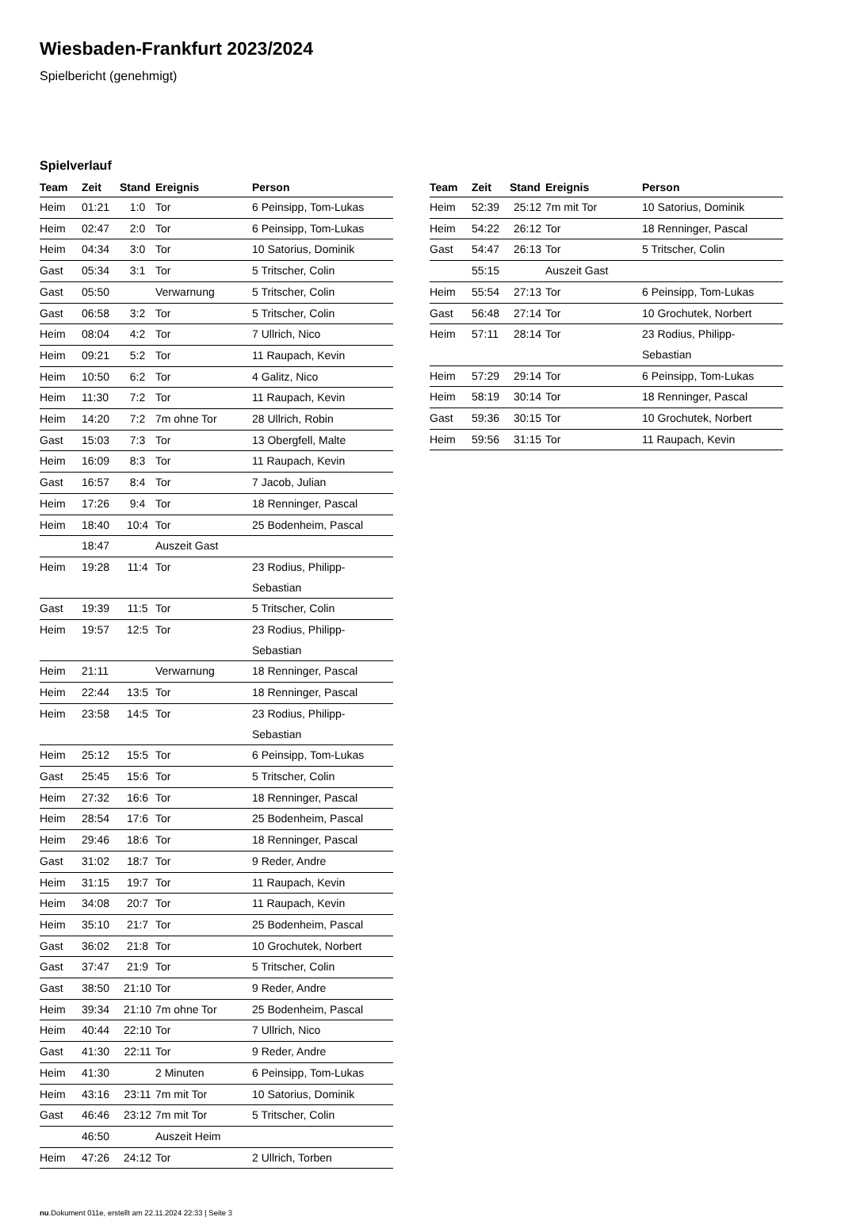Wiesbaden-Frankfurt 2023/2024
Spielbericht (genehmigt)
Spielverlauf
| Team | Zeit | Stand | Ereignis | Person |
| --- | --- | --- | --- | --- |
| Heim | 01:21 | 1:0 | Tor | 6 Peinsipp, Tom-Lukas |
| Heim | 02:47 | 2:0 | Tor | 6 Peinsipp, Tom-Lukas |
| Heim | 04:34 | 3:0 | Tor | 10 Satorius, Dominik |
| Gast | 05:34 | 3:1 | Tor | 5 Tritscher, Colin |
| Gast | 05:50 | | Verwarnung | 5 Tritscher, Colin |
| Gast | 06:58 | 3:2 | Tor | 5 Tritscher, Colin |
| Heim | 08:04 | 4:2 | Tor | 7 Ullrich, Nico |
| Heim | 09:21 | 5:2 | Tor | 11 Raupach, Kevin |
| Heim | 10:50 | 6:2 | Tor | 4 Galitz, Nico |
| Heim | 11:30 | 7:2 | Tor | 11 Raupach, Kevin |
| Heim | 14:20 | 7:2 | 7m ohne Tor | 28 Ullrich, Robin |
| Gast | 15:03 | 7:3 | Tor | 13 Obergfell, Malte |
| Heim | 16:09 | 8:3 | Tor | 11 Raupach, Kevin |
| Gast | 16:57 | 8:4 | Tor | 7 Jacob, Julian |
| Heim | 17:26 | 9:4 | Tor | 18 Renninger, Pascal |
| Heim | 18:40 | 10:4 | Tor | 25 Bodenheim, Pascal |
| | 18:47 | | Auszeit Gast | |
| Heim | 19:28 | 11:4 | Tor | 23 Rodius, Philipp- Sebastian |
| Gast | 19:39 | 11:5 | Tor | 5 Tritscher, Colin |
| Heim | 19:57 | 12:5 | Tor | 23 Rodius, Philipp- Sebastian |
| Heim | 21:11 | | Verwarnung | 18 Renninger, Pascal |
| Heim | 22:44 | 13:5 | Tor | 18 Renninger, Pascal |
| Heim | 23:58 | 14:5 | Tor | 23 Rodius, Philipp- Sebastian |
| Heim | 25:12 | 15:5 | Tor | 6 Peinsipp, Tom-Lukas |
| Gast | 25:45 | 15:6 | Tor | 5 Tritscher, Colin |
| Heim | 27:32 | 16:6 | Tor | 18 Renninger, Pascal |
| Heim | 28:54 | 17:6 | Tor | 25 Bodenheim, Pascal |
| Heim | 29:46 | 18:6 | Tor | 18 Renninger, Pascal |
| Gast | 31:02 | 18:7 | Tor | 9 Reder, Andre |
| Heim | 31:15 | 19:7 | Tor | 11 Raupach, Kevin |
| Heim | 34:08 | 20:7 | Tor | 11 Raupach, Kevin |
| Heim | 35:10 | 21:7 | Tor | 25 Bodenheim, Pascal |
| Gast | 36:02 | 21:8 | Tor | 10 Grochutek, Norbert |
| Gast | 37:47 | 21:9 | Tor | 5 Tritscher, Colin |
| Gast | 38:50 | 21:10 | Tor | 9 Reder, Andre |
| Heim | 39:34 | 21:10 | 7m ohne Tor | 25 Bodenheim, Pascal |
| Heim | 40:44 | 22:10 | Tor | 7 Ullrich, Nico |
| Gast | 41:30 | 22:11 | Tor | 9 Reder, Andre |
| Heim | 41:30 | | 2 Minuten | 6 Peinsipp, Tom-Lukas |
| Heim | 43:16 | 23:11 | 7m mit Tor | 10 Satorius, Dominik |
| Gast | 46:46 | 23:12 | 7m mit Tor | 5 Tritscher, Colin |
| | 46:50 | | Auszeit Heim | |
| Heim | 47:26 | 24:12 | Tor | 2 Ullrich, Torben |
| Team | Zeit | Stand | Ereignis | Person |
| --- | --- | --- | --- | --- |
| Heim | 52:39 | 25:12 | 7m mit Tor | 10 Satorius, Dominik |
| Heim | 54:22 | 26:12 | Tor | 18 Renninger, Pascal |
| Gast | 54:47 | 26:13 | Tor | 5 Tritscher, Colin |
| | 55:15 | | Auszeit Gast | |
| Heim | 55:54 | 27:13 | Tor | 6 Peinsipp, Tom-Lukas |
| Gast | 56:48 | 27:14 | Tor | 10 Grochutek, Norbert |
| Heim | 57:11 | 28:14 | Tor | 23 Rodius, Philipp- Sebastian |
| Heim | 57:29 | 29:14 | Tor | 6 Peinsipp, Tom-Lukas |
| Heim | 58:19 | 30:14 | Tor | 18 Renninger, Pascal |
| Gast | 59:36 | 30:15 | Tor | 10 Grochutek, Norbert |
| Heim | 59:56 | 31:15 | Tor | 11 Raupach, Kevin |
nu.Dokument 011e, erstellt am 22.11.2024 22:33 | Seite 3